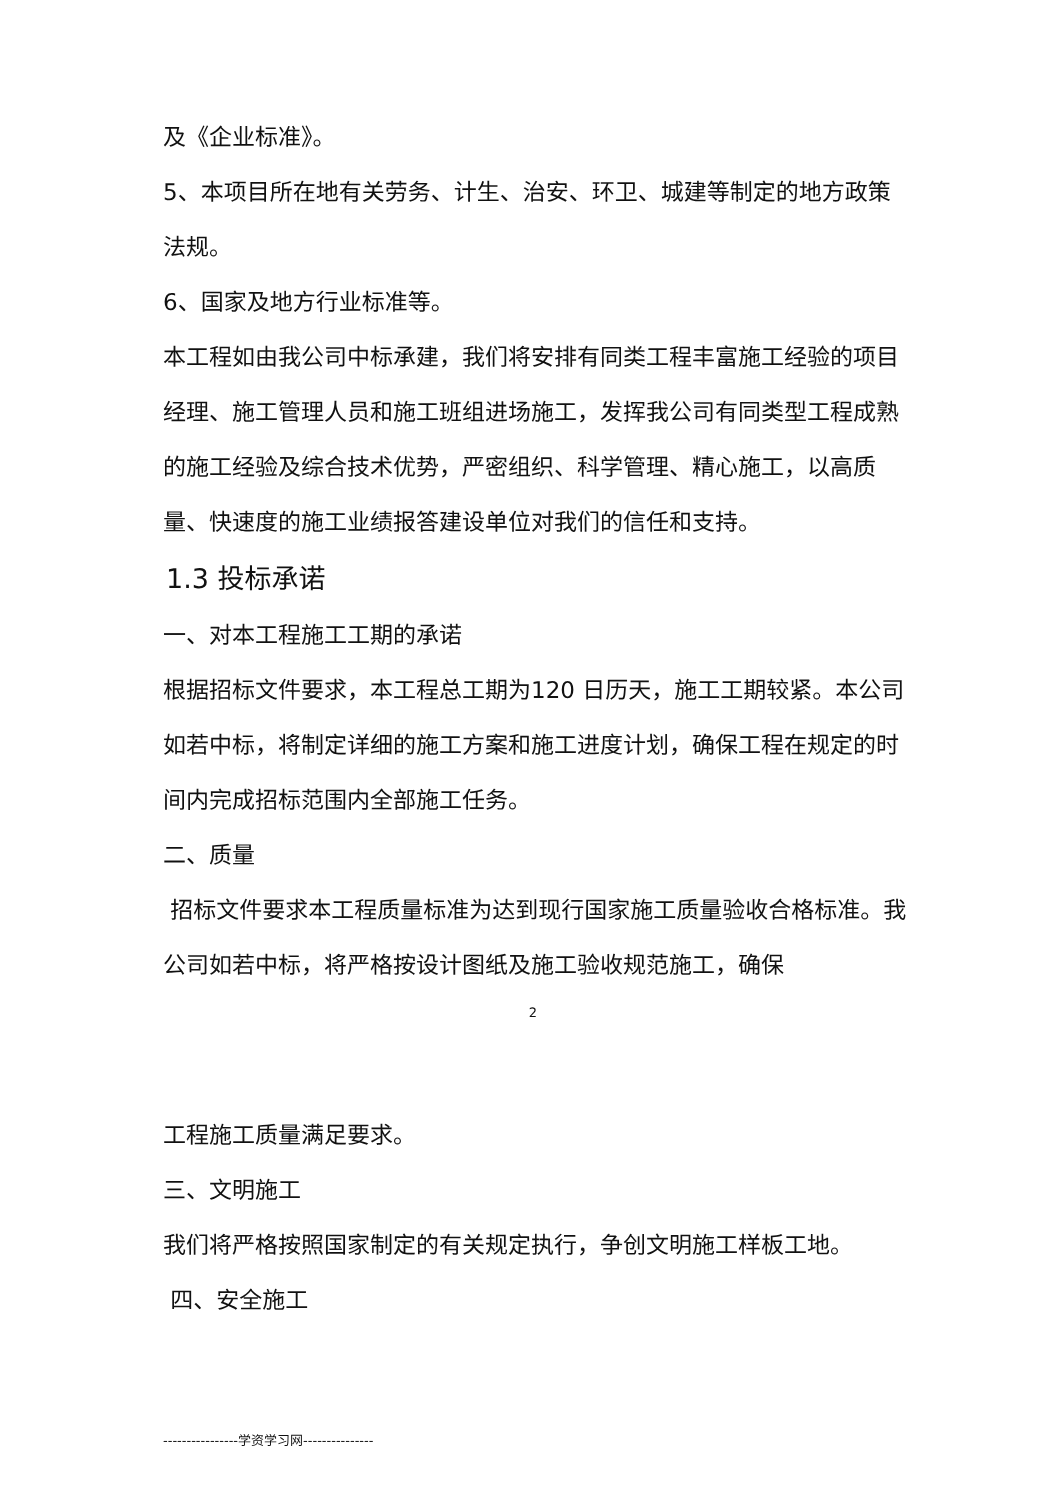及《企业标准》。
5、本项目所在地有关劳务、计生、治安、环卫、城建等制定的地方政策法规。
6、国家及地方行业标准等。
本工程如由我公司中标承建，我们将安排有同类工程丰富施工经验的项目经理、施工管理人员和施工班组进场施工，发挥我公司有同类型工程成熟的施工经验及综合技术优势，严密组织、科学管理、精心施工，以高质量、快速度的施工业绩报答建设单位对我们的信任和支持。
1.3 投标承诺
一、对本工程施工工期的承诺
根据招标文件要求，本工程总工期为120 日历天，施工工期较紧。本公司如若中标，将制定详细的施工方案和施工进度计划，确保工程在规定的时间内完成招标范围内全部施工任务。
二、质量
招标文件要求本工程质量标准为达到现行国家施工质量验收合格标准。我公司如若中标，将严格按设计图纸及施工验收规范施工，确保
2
工程施工质量满足要求。
三、文明施工
我们将严格按照国家制定的有关规定执行，争创文明施工样板工地。
四、安全施工
----------------学资学习网---------------